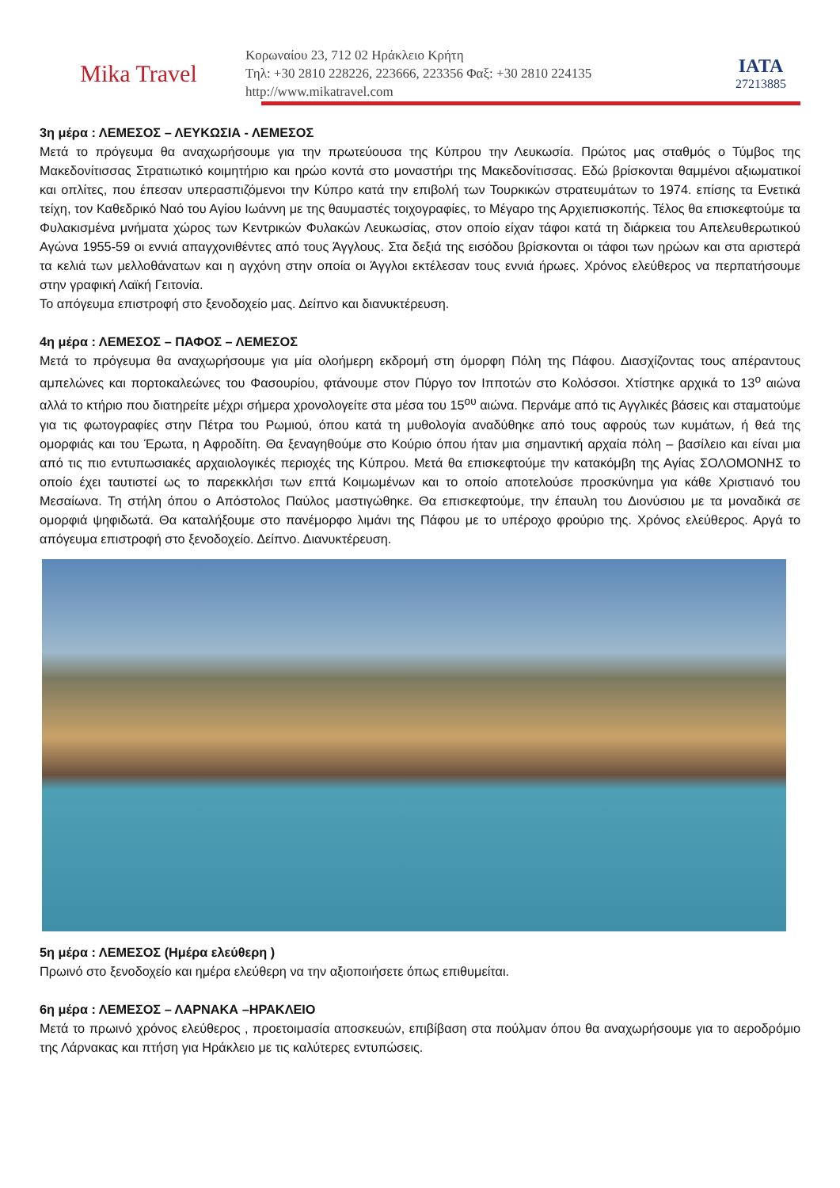Mika Travel
Κορωναίου 23, 712 02 Ηράκλειο Κρήτη
Τηλ: +30 2810 228226, 223666, 223356 Φαξ: +30 2810 224135
http://www.mikatravel.com
IATA
27213885
3η μέρα : ΛΕΜΕΣΟΣ – ΛΕΥΚΩΣΙΑ - ΛΕΜΕΣΟΣ
Μετά το πρόγευμα θα αναχωρήσουμε για την πρωτεύουσα της Κύπρου την Λευκωσία. Πρώτος μας σταθμός ο Τύμβος της Μακεδονίτισσας Στρατιωτικό κοιμητήριο και ηρώο κοντά στο μοναστήρι της Μακεδονίτισσας. Εδώ βρίσκονται θαμμένοι αξιωματικοί και οπλίτες, που έπεσαν υπερασπιζόμενοι την Κύπρο κατά την επιβολή των Τουρκικών στρατευμάτων το 1974. επίσης τα Ενετικά τείχη, τον Καθεδρικό Ναό του Αγίου Ιωάννη με της θαυμαστές τοιχογραφίες, το Μέγαρο της Αρχιεπισκοπής. Τέλος θα επισκεφτούμε τα Φυλακισμένα μνήματα χώρος των Κεντρικών Φυλακών Λευκωσίας, στον οποίο είχαν τάφοι κατά τη διάρκεια του Απελευθερωτικού Αγώνα 1955-59 οι εννιά απαγχονιθέντες από τους Άγγλους. Στα δεξιά της εισόδου βρίσκονται οι τάφοι των ηρώων και στα αριστερά τα κελιά των μελλοθάνατων και η αγχόνη στην οποία οι Άγγλοι εκτέλεσαν τους εννιά ήρωες. Χρόνος ελεύθερος να περπατήσουμε στην γραφική Λαϊκή Γειτονία.
Το απόγευμα επιστροφή στο ξενοδοχείο μας. Δείπνο και διανυκτέρευση.
4η μέρα : ΛΕΜΕΣΟΣ – ΠΑΦΟΣ – ΛΕΜΕΣΟΣ
Μετά το πρόγευμα θα αναχωρήσουμε για μία ολοήμερη εκδρομή στη όμορφη Πόλη της Πάφου. Διασχίζοντας τους απέραντους αμπελώνες και πορτοκαλεώνες του Φασουρίου, φτάνουμε στον Πύργο τον Ιπποτών στο Κολόσσοι. Χτίστηκε αρχικά το 13<sup>ο</sup> αιώνα αλλά το κτήριο που διατηρείτε μέχρι σήμερα χρονολογείτε στα μέσα του 15<sup>ου</sup> αιώνα. Περνάμε από τις Αγγλικές βάσεις και σταματούμε για τις φωτογραφίες στην Πέτρα του Ρωμιού, όπου κατά τη μυθολογία αναδύθηκε από τους αφρούς των κυμάτων, ή θεά της ομορφιάς και του Έρωτα, η Αφροδίτη. Θα ξεναγηθούμε στο Κούριο όπου ήταν μια σημαντική αρχαία πόλη – βασίλειο και είναι μια από τις πιο εντυπωσιακές αρχαιολογικές περιοχές της Κύπρου. Μετά θα επισκεφτούμε την κατακόμβη της Αγίας ΣΟΛΟΜΟΝΗΣ το οποίο έχει ταυτιστεί ως το παρεκκλήσι των επτά Κοιμωμένων και το οποίο αποτελούσε προσκύνημα για κάθε Χριστιανό του Μεσαίωνα. Τη στήλη όπου ο Απόστολος Παύλος μαστιγώθηκε. Θα επισκεφτούμε, την έπαυλη του Διονύσιου με τα μοναδικά σε ομορφιά ψηφιδωτά. Θα καταλήξουμε στο πανέμορφο λιμάνι της Πάφου με το υπέροχο φρούριο της. Χρόνος ελεύθερος. Αργά το απόγευμα επιστροφή στο ξενοδοχείο. Δείπνο. Διανυκτέρευση.
5η μέρα : ΛΕΜΕΣΟΣ (Ημέρα ελεύθερη )
Πρωινό στο ξενοδοχείο και ημέρα ελεύθερη να την αξιοποιήσετε όπως επιθυμείται.
6η μέρα : ΛΕΜΕΣΟΣ – ΛΑΡΝΑΚΑ –ΗΡΑΚΛΕΙΟ
Μετά το πρωινό χρόνος ελεύθερος , προετοιμασία αποσκευών, επιβίβαση στα πούλμαν όπου θα αναχωρήσουμε για το αεροδρόμιο της Λάρνακας και πτήση για Ηράκλειο με τις καλύτερες εντυπώσεις.